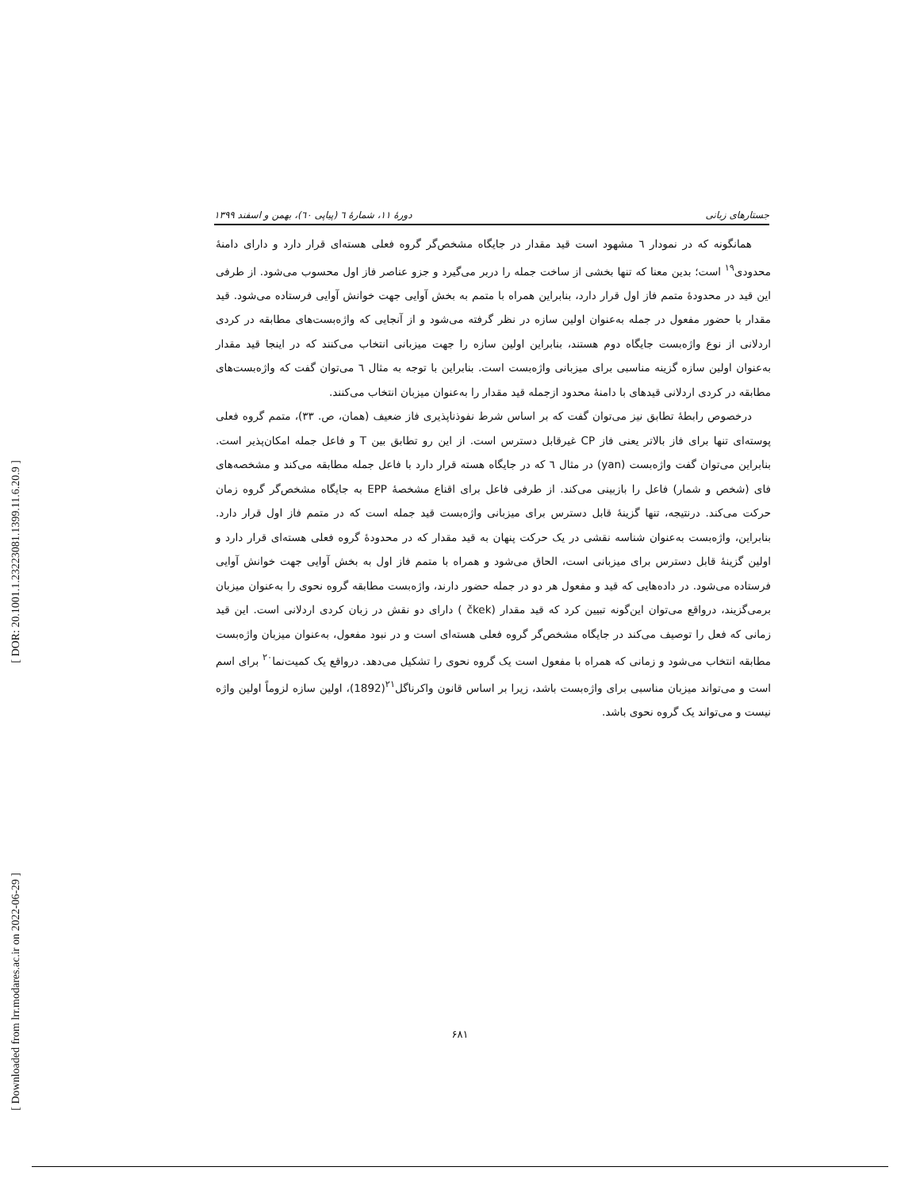[ DOR: 20.1001.1.23223081.1399.11.6.20.9 ]
[ Downloaded from lrr.modares.ac.ir on 2022-06-29 ]
جستارهای زبانی دورهٔ ۱۱، شمارهٔ ٦ (پیاپی ٦٠)، بهمن و اسفند ۱۳۹۹
همانگونه که در نمودار ٦ مشهود است قید مقدار در جایگاه مشخص‌گر گروه فعلی هسته‌ای قرار دارد و دارای دامنهٔ محدودی<sup>۱۹</sup> است؛ بدین معنا که تنها بخشی از ساخت جمله را دربر می‌گیرد و جزو عناصر فاز اول محسوب می‌شود. از طرفی این قید در محدودهٔ متمم فاز اول قرار دارد، بنابراین همراه با متمم به بخش آوایی جهت خوانش آوایی فرستاده می‌شود. قید مقدار با حضور مفعول در جمله به‌عنوان اولین سازه در نظر گرفته می‌شود و از آنجایی که واژه‌بست‌های مطابقه در کردی اردلانی از نوع واژه‌بست جایگاه دوم هستند، بنابراین اولین سازه را جهت میزبانی انتخاب می‌کنند که در اینجا قید مقدار به‌عنوان اولین سازه گزینه مناسبی برای میزبانی واژه‌بست است. بنابراین با توجه به مثال ٦ می‌توان گفت که واژه‌بست‌های مطابقه در کردی اردلانی قیدهای با دامنهٔ محدود ازجمله قید مقدار را به‌عنوان میزبان انتخاب می‌کنند.
درخصوص رابطهٔ تطابق نیز می‌توان گفت که بر اساس شرط نفوذناپذیری فاز ضعیف (همان، ص. ۳۳)، متمم گروه فعلی پوسته‌ای تنها برای فاز بالاتر یعنی فاز CP غیرقابل دسترس است. از این رو تطابق بین T و فاعل جمله امکان‌پذیر است. بنابراین می‌توان گفت واژه‌بست (yan) در مثال ٦ که در جایگاه هسته قرار دارد با فاعل جمله مطابقه می‌کند و مشخصه‌های فای (شخص و شمار) فاعل را بازبینی می‌کند. از طرفی فاعل برای اقناع مشخصهٔ EPP به جایگاه مشخص‌گر گروه زمان حرکت می‌کند. درنتیجه، تنها گزینهٔ قابل دسترس برای میزبانی واژه‌بست قید جمله است که در متمم فاز اول قرار دارد. بنابراین، واژه‌بست به‌عنوان شناسه نقشی در یک حرکت پنهان به قید مقدار که در محدودهٔ گروه فعلی هسته‌ای قرار دارد و اولین گزینهٔ قابل دسترس برای میزبانی است، الحاق می‌شود و همراه با متمم فاز اول به بخش آوایی جهت خوانش آوایی فرستاده می‌شود. در داده‌هایی که قید و مفعول هر دو در جمله حضور دارند، واژه‌بست مطابقه گروه نحوی را به‌عنوان میزبان برمی‌گزیند، درواقع می‌توان این‌گونه تبیین کرد که قید مقدار (čkek ) دارای دو نقش در زبان کردی اردلانی است. این قید زمانی که فعل را توصیف می‌کند در جایگاه مشخص‌گر گروه فعلی هسته‌ای است و در نبود مفعول، به‌عنوان میزبان واژه‌بست مطابقه انتخاب می‌شود و زمانی که همراه با مفعول است یک گروه نحوی را تشکیل می‌دهد. درواقع یک کمیت‌نما<sup>۲۰</sup> برای اسم است و می‌تواند میزبان مناسبی برای واژه‌بست باشد، زیرا بر اساس قانون واکرناگل<sup>۲۱</sup>(1892)، اولین سازه لزوماً اولین واژه نیست و می‌تواند یک گروه نحوی باشد.
۶۸۱